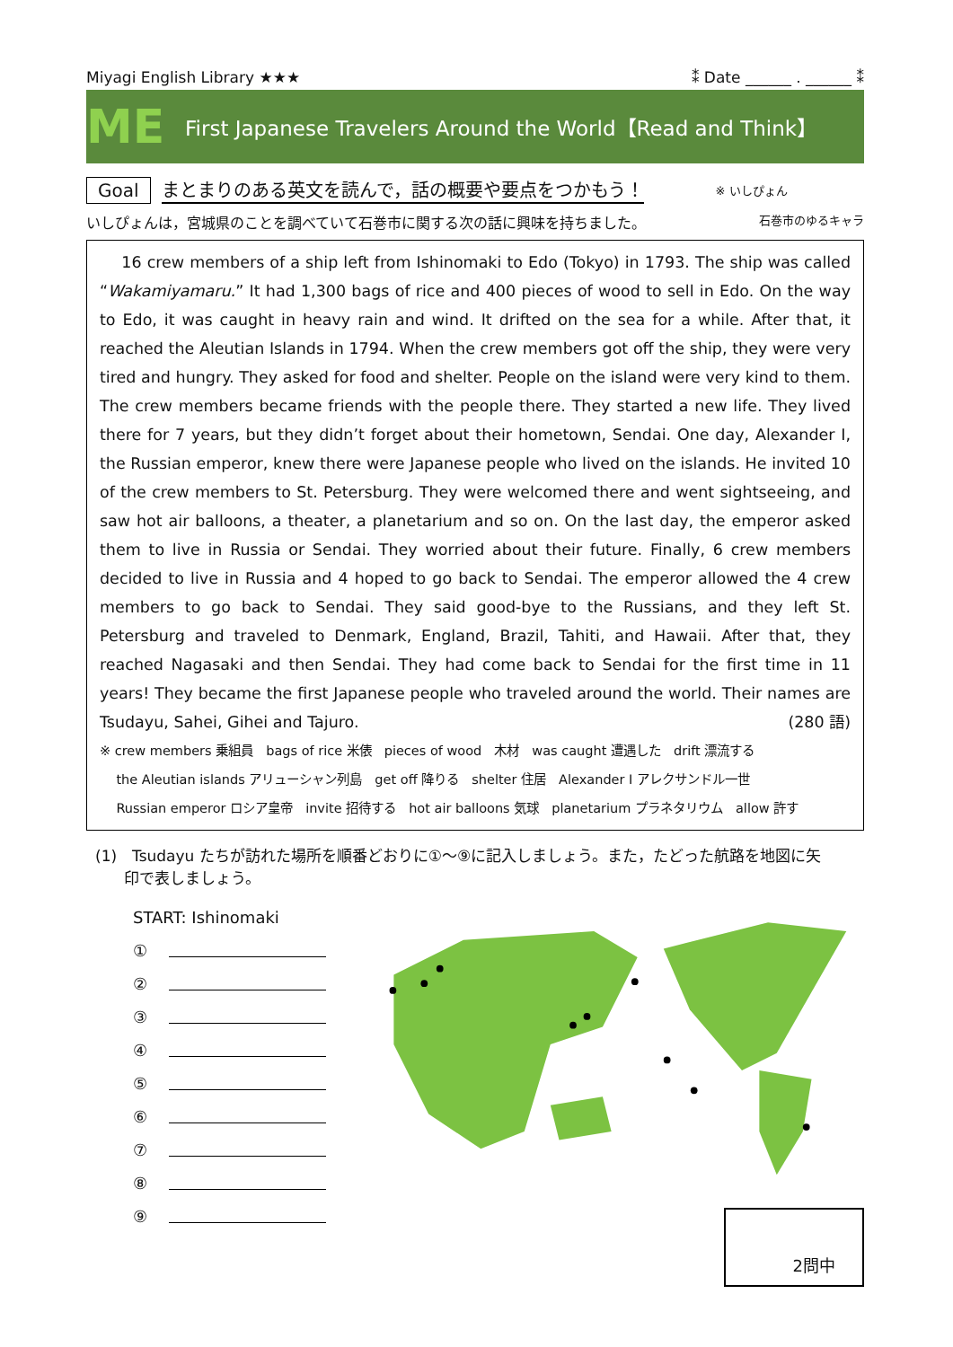Miyagi English Library ★★★ ⁑ Date ______ . ______ ⁑
ME
First Japanese Travelers Around the World【Read and Think】
Goal まとまりのある英文を読んで，話の概要や要点をつかもう！ ※ いしぴょん
いしぴょんは，宮城県のことを調べていて石巻市に関する次の話に興味を持ちました。 石巻市のゆるキャラ
16 crew members of a ship left from Ishinomaki to Edo (Tokyo) in 1793. The ship was called “Wakamiyamaru.” It had 1,300 bags of rice and 400 pieces of wood to sell in Edo. On the way to Edo, it was caught in heavy rain and wind. It drifted on the sea for a while. After that, it reached the Aleutian Islands in 1794. When the crew members got off the ship, they were very tired and hungry. They asked for food and shelter. People on the island were very kind to them. The crew members became friends with the people there. They started a new life. They lived there for 7 years, but they didn’t forget about their hometown, Sendai. One day, Alexander I, the Russian emperor, knew there were Japanese people who lived on the islands. He invited 10 of the crew members to St. Petersburg. They were welcomed there and went sightseeing, and saw hot air balloons, a theater, a planetarium and so on. On the last day, the emperor asked them to live in Russia or Sendai. They worried about their future. Finally, 6 crew members decided to live in Russia and 4 hoped to go back to Sendai. The emperor allowed the 4 crew members to go back to Sendai. They said good-bye to the Russians, and they left St. Petersburg and traveled to Denmark, England, Brazil, Tahiti, and Hawaii. After that, they reached Nagasaki and then Sendai. They had come back to Sendai for the first time in 11 years! They became the first Japanese people who traveled around the world. Their names are Tsudayu, Sahei, Gihei and Tajuro. (280 語)
※ crew members 乗組員　bags of rice 米俵　pieces of wood　木材　was caught 遭遇した　drift 漂流する
the Aleutian islands アリューシャン列島　get off 降りる　shelter 住居　Alexander I アレクサンドル一世
Russian emperor ロシア皇帝　invite 招待する　hot air balloons 気球　planetarium プラネタリウム　allow 許す
(1)　Tsudayu たちが訪れた場所を順番どおりに①～⑨に記入しましょう。また，たどった航路を地図に矢
印で表しましょう。
START: Ishinomaki
①
②
③
④
⑤
⑥
⑦
⑧
⑨
2問中